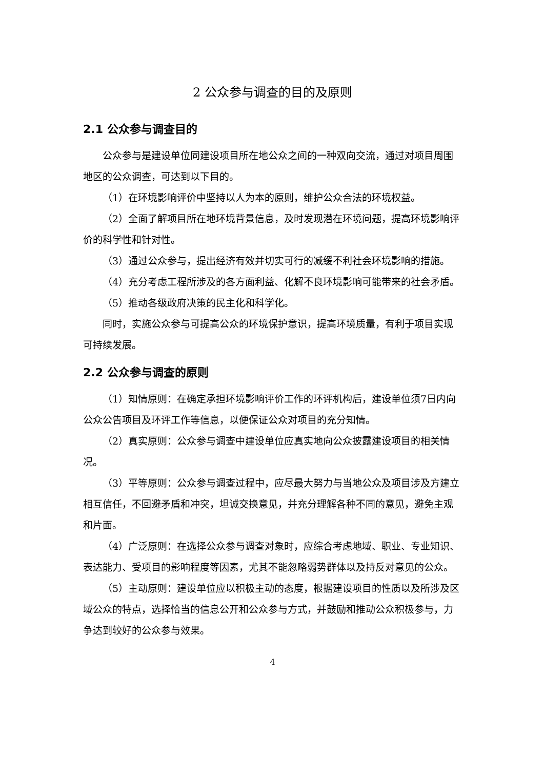2 公众参与调查的目的及原则
2.1 公众参与调查目的
公众参与是建设单位同建设项目所在地公众之间的一种双向交流，通过对项目周围地区的公众调查，可达到以下目的。
（1）在环境影响评价中坚持以人为本的原则，维护公众合法的环境权益。
（2）全面了解项目所在地环境背景信息，及时发现潜在环境问题，提高环境影响评价的科学性和针对性。
（3）通过公众参与，提出经济有效并切实可行的减缓不利社会环境影响的措施。
（4）充分考虑工程所涉及的各方面利益、化解不良环境影响可能带来的社会矛盾。
（5）推动各级政府决策的民主化和科学化。
同时，实施公众参与可提高公众的环境保护意识，提高环境质量，有利于项目实现可持续发展。
2.2 公众参与调查的原则
（1）知情原则：在确定承担环境影响评价工作的环评机构后，建设单位须7日内向公众公告项目及环评工作等信息，以便保证公众对项目的充分知情。
（2）真实原则：公众参与调查中建设单位应真实地向公众披露建设项目的相关情况。
（3）平等原则：公众参与调查过程中，应尽最大努力与当地公众及项目涉及方建立相互信任，不回避矛盾和冲突，坦诚交换意见，并充分理解各种不同的意见，避免主观和片面。
（4）广泛原则：在选择公众参与调查对象时，应综合考虑地域、职业、专业知识、表达能力、受项目的影响程度等因素，尤其不能忽略弱势群体以及持反对意见的公众。
（5）主动原则：建设单位应以积极主动的态度，根据建设项目的性质以及所涉及区域公众的特点，选择恰当的信息公开和公众参与方式，并鼓励和推动公众积极参与，力争达到较好的公众参与效果。
4